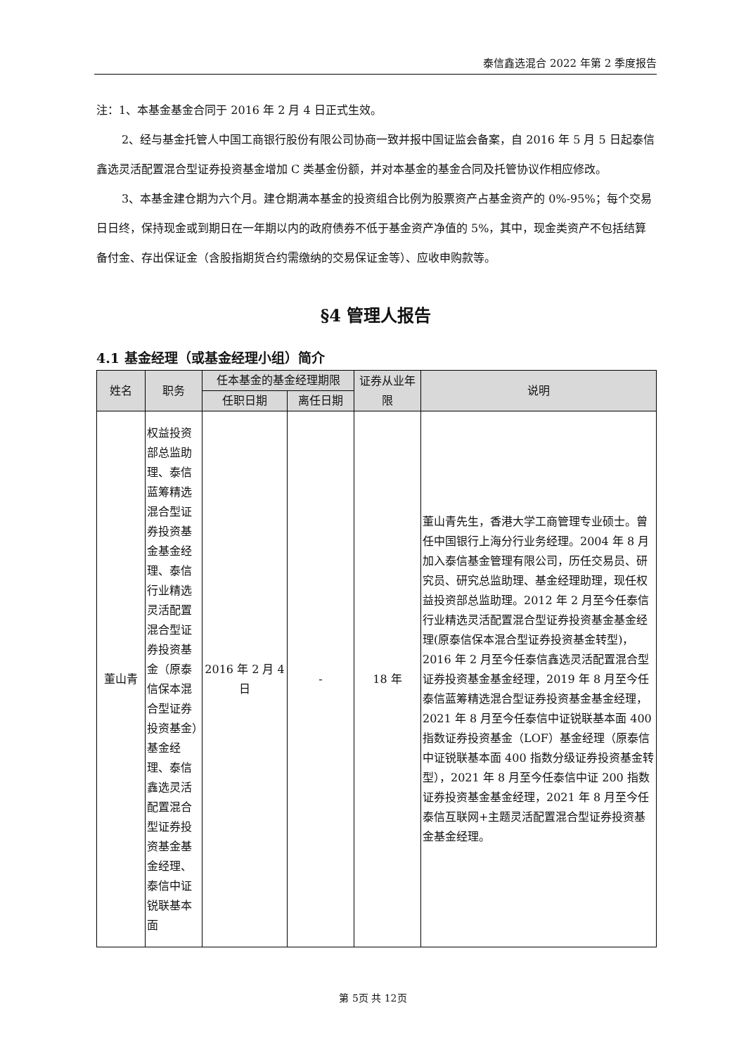泰信鑫选混合 2022 年第 2 季度报告
注：1、本基金基金合同于 2016 年 2 月 4 日正式生效。
2、经与基金托管人中国工商银行股份有限公司协商一致并报中国证监会备案，自 2016 年 5 月 5 日起泰信鑫选灵活配置混合型证券投资基金增加 C 类基金份额，并对本基金的基金合同及托管协议作相应修改。
3、本基金建仓期为六个月。建仓期满本基金的投资组合比例为股票资产占基金资产的 0%-95%；每个交易日日终，保持现金或到期日在一年期以内的政府债券不低于基金资产净值的 5%，其中，现金类资产不包括结算备付金、存出保证金（含股指期货合约需缴纳的交易保证金等）、应收申购款等。
§4 管理人报告
4.1 基金经理（或基金经理小组）简介
| 姓名 | 职务 | 任本基金的基金经理期限 | | 证券从业年限 | 说明 |
| --- | --- | --- | --- | --- | --- |
| | | 任职日期 | 离任日期 | | |
| 董山青 | 权益投资部总监助理、泰信蓝筹精选混合型证券投资基金基金经理、泰信行业精选灵活配置混合型证券投资基金（原泰信保本混合型证券投资基金）基金经理、泰信鑫选灵活配置混合型证券投资基金基金经理、泰信中证锐联基本面 | 2016 年 2 月 4 日 | - | 18 年 | 董山青先生，香港大学工商管理专业硕士。曾任中国银行上海分行业务经理。2004 年 8 月加入泰信基金管理有限公司，历任交易员、研究员、研究总监助理、基金经理助理，现任权益投资部总监助理。2012 年 2 月至今任泰信行业精选灵活配置混合型证券投资基金基金经理(原泰信保本混合型证券投资基金转型)，2016 年 2 月至今任泰信鑫选灵活配置混合型证券投资基金基金经理，2019 年 8 月至今任泰信蓝筹精选混合型证券投资基金基金经理，2021 年 8 月至今任泰信中证锐联基本面 400 指数证券投资基金（LOF）基金经理（原泰信中证锐联基本面 400 指数分级证券投资基金转型），2021 年 8 月至今任泰信中证 200 指数证券投资基金基金经理，2021 年 8 月至今任泰信互联网+主题灵活配置混合型证券投资基金基金经理。 |
第 5页 共 12页